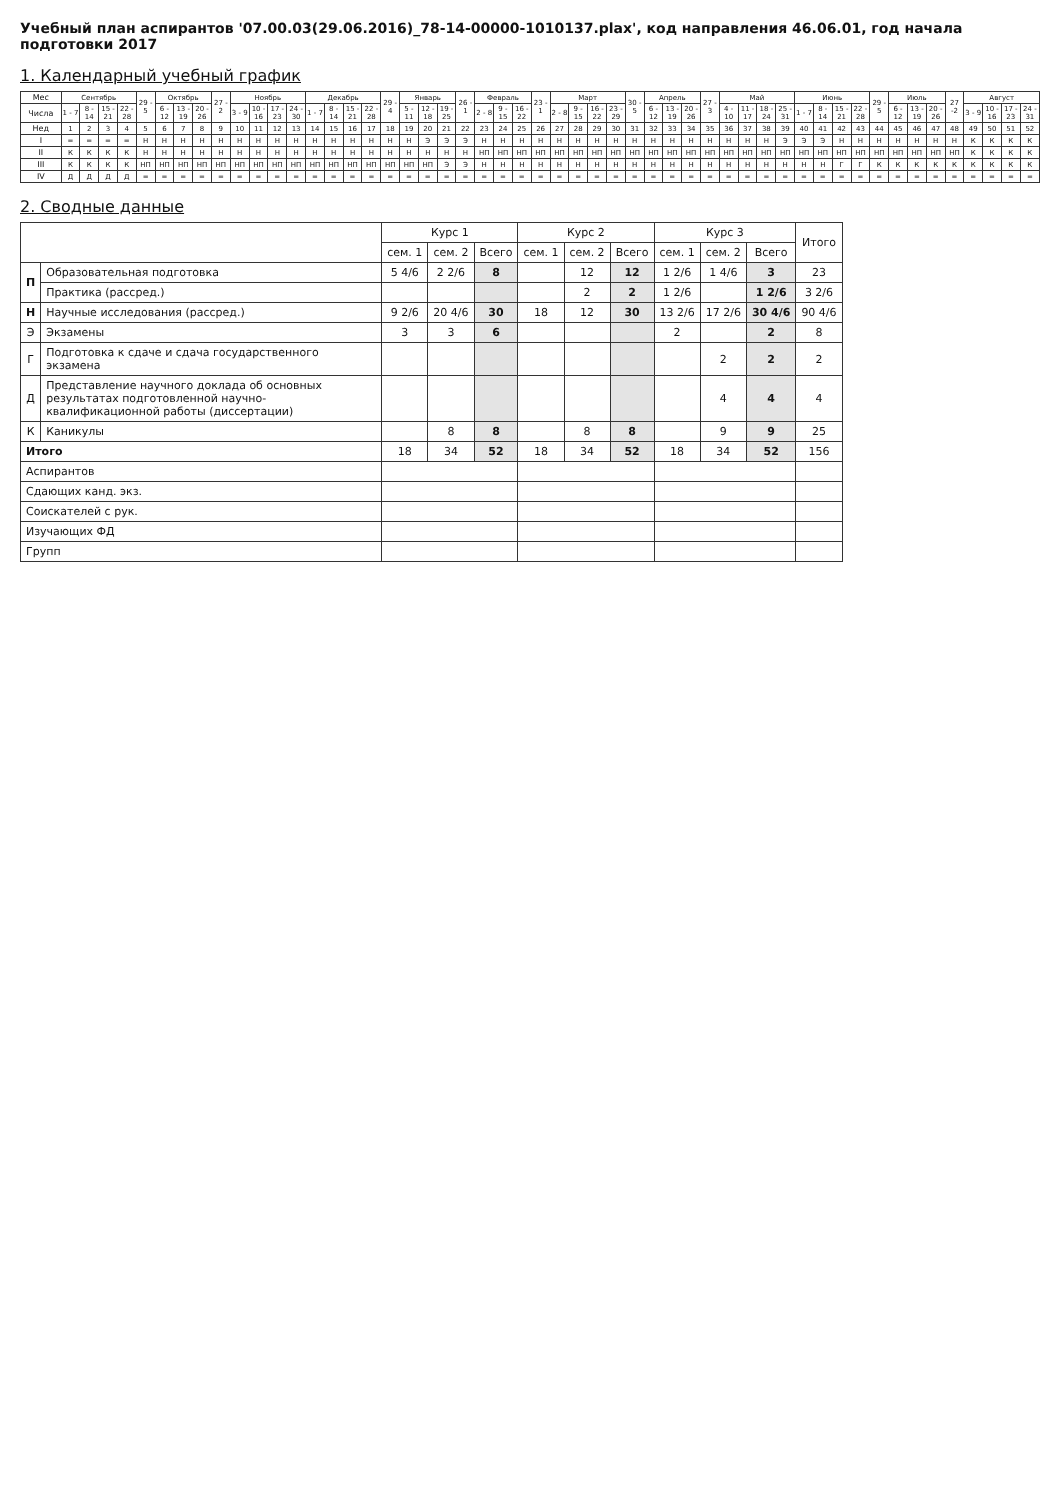Учебный план аспирантов '07.00.03(29.06.2016)_78-14-00000-1010137.plax', код направления 46.06.01, год начала подготовки 2017
1. Календарный учебный график
| Мес | Сентябрь | | | | 29 - 5 | Октябрь | | | 27 - 2 | Ноябрь | | | | Декабрь | | | | 29 - 4 | Январь | | | 26 - 1 | Февраль | | | 23 - 1 | Март | | | | 30 - 5 | Апрель | | | 27 - 3 | Май | | | | Июнь | | | | 29 - 5 | Июль | | | 27 -2 | Август | | | |
| --- | --- | --- | --- | --- | --- | --- | --- | --- | --- | --- | --- | --- | --- | --- | --- | --- | --- | --- | --- | --- | --- | --- | --- | --- | --- | --- | --- | --- | --- | --- | --- | --- | --- | --- | --- | --- | --- | --- | --- | --- | --- | --- | --- | --- | --- | --- | --- | --- | --- | --- | --- | --- |
| Числа | 1 - 7 | 8 - 14 | 15 - 21 | 22 - 28 | | 6 - 12 | 13 - 19 | 20 - 26 | | 3 - 9 | 10 - 16 | 17 - 23 | 24 - 30 | 1 - 7 | 8 - 14 | 15 - 21 | 22 - 28 | | 5 - 11 | 12 - 18 | 19 - 25 | | 2 - 8 | 9 - 15 | 16 - 22 | | 2 - 8 | 9 - 15 | 16 - 22 | 23 - 29 | | 6 - 12 | 13 - 19 | 20 - 26 | | 4 - 10 | 11 - 17 | 18 - 24 | 25 - 31 | 1 - 7 | 8 - 14 | 15 - 21 | 22 - 28 | | 6 - 12 | 13 - 19 | 20 - 26 | | 3 - 9 | 10 - 16 | 17 - 23 | 24 - 31 |
| Нед | 1 | 2 | 3 | 4 | 5 | 6 | 7 | 8 | 9 | 10 | 11 | 12 | 13 | 14 | 15 | 16 | 17 | 18 | 19 | 20 | 21 | 22 | 23 | 24 | 25 | 26 | 27 | 28 | 29 | 30 | 31 | 32 | 33 | 34 | 35 | 36 | 37 | 38 | 39 | 40 | 41 | 42 | 43 | 44 | 45 | 46 | 47 | 48 | 49 | 50 | 51 | 52 |
| I | = | = | = | = | Н | Н | Н | Н | Н | Н | Н | Н | Н | Н | Н | Н | Н | Н | Н | Э | Э | Э | Н | Н | Н | Н | Н | Н | Н | Н | Н | Н | Н | Н | Н | Н | Н | Н | Э | Э | Э | Н | Н | Н | Н | Н | Н | Н | К | К | К | К |
| II | К | К | К | К | Н | Н | Н | Н | Н | Н | Н | Н | Н | Н | Н | Н | Н | Н | Н | Н | Н | Н | НП | НП | НП | НП | НП | НП | НП | НП | НП | НП | НП | НП | НП | НП | НП | НП | НП | НП | НП | НП | НП | НП | НП | НП | НП | НП | К | К | К | К |
| III | К | К | К | К | НП | НП | НП | НП | НП | НП | НП | НП | НП | НП | НП | НП | НП | НП | НП | НП | Э | Э | Н | Н | Н | Н | Н | Н | Н | Н | Н | Н | Н | Н | Н | Н | Н | Н | Н | Н | Н | Г | Г | К | К | К | К | К | К | К | К | К |
| IV | Д | Д | Д | Д | = | = | = | = | = | = | = | = | = | = | = | = | = | = | = | = | = | = | = | = | = | = | = | = | = | = | = | = | = | = | = | = | = | = | = | = | = | = | = | = | = | = | = | = | = | = | = | = |
2. Сводные данные
| | | Курс 1 | | | Курс 2 | | | Курс 3 | | | Итого |
| --- | --- | --- | --- | --- | --- | --- | --- | --- | --- | --- | --- |
| | | сем. 1 | сем. 2 | Всего | сем. 1 | сем. 2 | Всего | сем. 1 | сем. 2 | Всего | |
| П | Образовательная подготовка | 5 4/6 | 2 2/6 | 8 | | 12 | 12 | 1 2/6 | 1 4/6 | 3 | 23 |
| | Практика (рассред.) | | | | | 2 | 2 | 1 2/6 | | 1 2/6 | 3 2/6 |
| Н | Научные исследования (рассред.) | 9 2/6 | 20 4/6 | 30 | 18 | 12 | 30 | 13 2/6 | 17 2/6 | 30 4/6 | 90 4/6 |
| Э | Экзамены | 3 | 3 | 6 | | | | 2 | | 2 | 8 |
| Г | Подготовка к сдаче и сдача государственного экзамена | | | | | | | | 2 | 2 | 2 |
| Д | Представление научного доклада об основных результатах подготовленной научно-квалификационной работы (диссертации) | | | | | | | | 4 | 4 | 4 |
| К | Каникулы | | 8 | 8 | | 8 | 8 | | 9 | 9 | 25 |
| Итого | | 18 | 34 | 52 | 18 | 34 | 52 | 18 | 34 | 52 | 156 |
| Аспирантов | | | | | | | | | | | |
| Сдающих канд. экз. | | | | | | | | | | | |
| Соискателей с рук. | | | | | | | | | | | |
| Изучающих ФД | | | | | | | | | | | |
| Групп | | | | | | | | | | | |